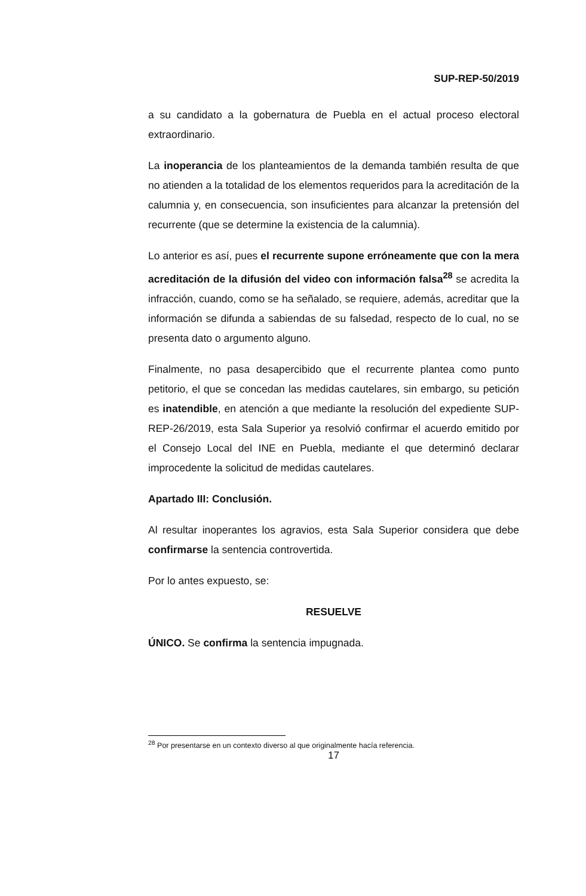SUP-REP-50/2019
a su candidato a la gobernatura de Puebla en el actual proceso electoral extraordinario.
La inoperancia de los planteamientos de la demanda también resulta de que no atienden a la totalidad de los elementos requeridos para la acreditación de la calumnia y, en consecuencia, son insuficientes para alcanzar la pretensión del recurrente (que se determine la existencia de la calumnia).
Lo anterior es así, pues el recurrente supone erróneamente que con la mera acreditación de la difusión del video con información falsa<sup>28</sup> se acredita la infracción, cuando, como se ha señalado, se requiere, además, acreditar que la información se difunda a sabiendas de su falsedad, respecto de lo cual, no se presenta dato o argumento alguno.
Finalmente, no pasa desapercibido que el recurrente plantea como punto petitorio, el que se concedan las medidas cautelares, sin embargo, su petición es inatendible, en atención a que mediante la resolución del expediente SUP-REP-26/2019, esta Sala Superior ya resolvió confirmar el acuerdo emitido por el Consejo Local del INE en Puebla, mediante el que determinó declarar improcedente la solicitud de medidas cautelares.
Apartado III: Conclusión.
Al resultar inoperantes los agravios, esta Sala Superior considera que debe confirmarse la sentencia controvertida.
Por lo antes expuesto, se:
RESUELVE
ÚNICO. Se confirma la sentencia impugnada.
<sup>28</sup> Por presentarse en un contexto diverso al que originalmente hacía referencia.
17